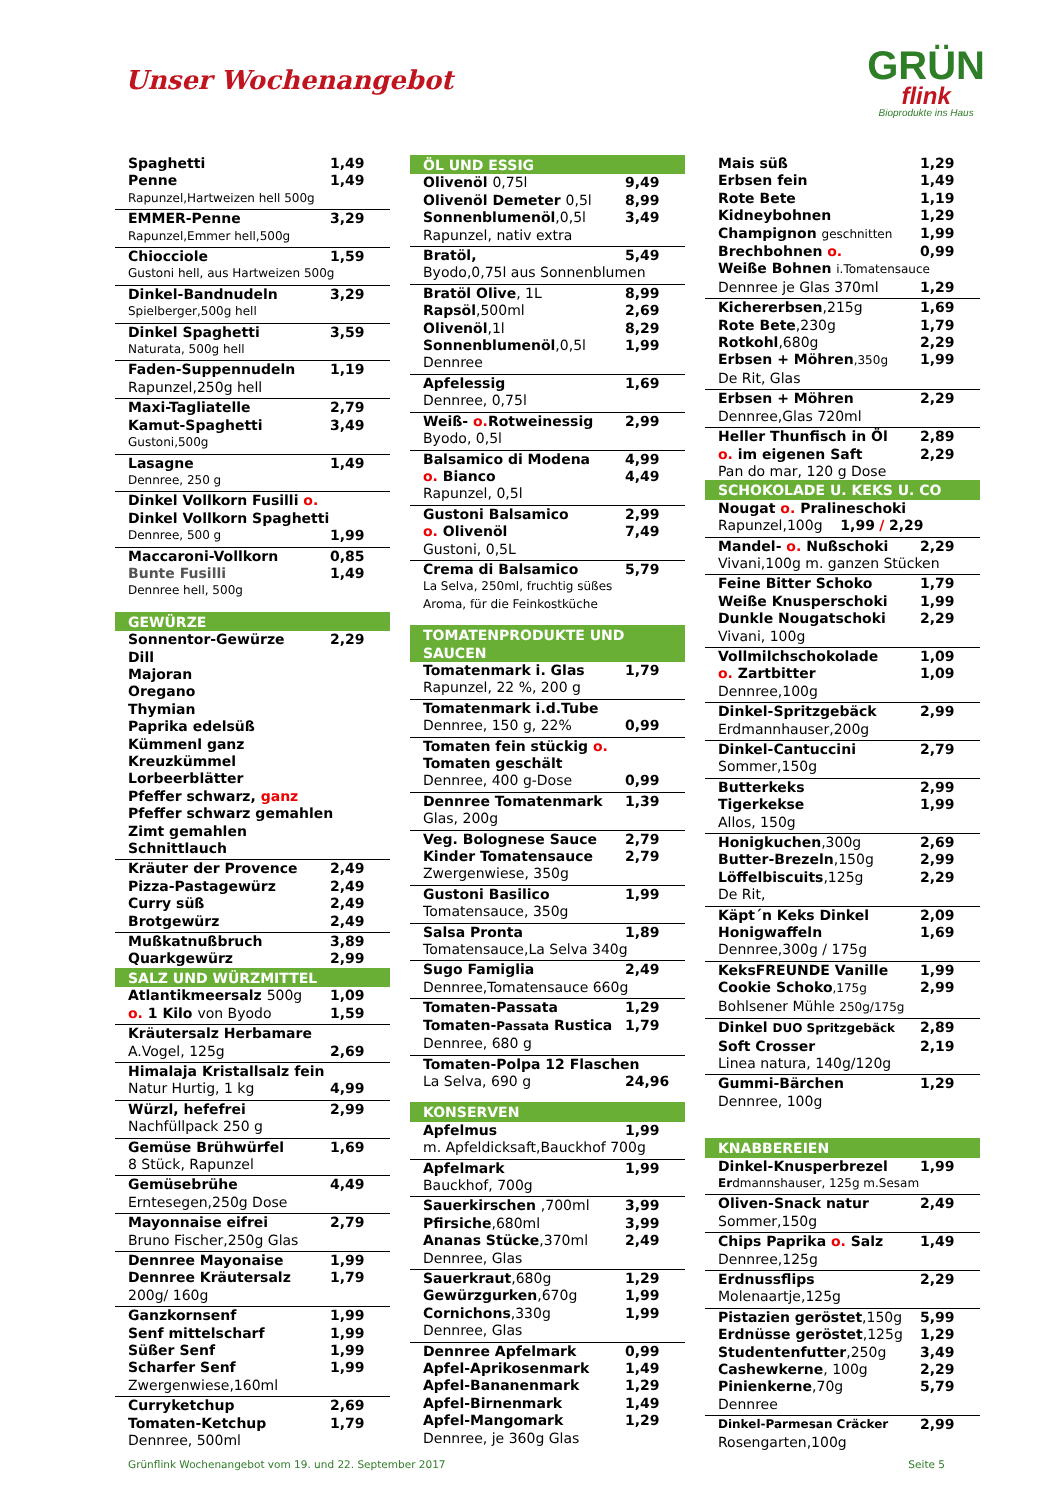Unser Wochenangebot
GRÜN
flink
Bioprodukte ins Haus
| Spaghetti | 1,49 |
| Penne | 1,49 |
| Rapunzel,Hartweizen hell 500g | |
| EMMER-Penne | 3,29 |
| Rapunzel,Emmer hell,500g | |
| Chiocciole | 1,59 |
| Gustoni hell, aus Hartweizen 500g | |
| Dinkel-Bandnudeln | 3,29 |
| Spielberger,500g hell | |
| Dinkel Spaghetti | 3,59 |
| Naturata, 500g hell | |
| Faden-Suppennudeln | 1,19 |
| Rapunzel,250g hell | |
| Maxi-Tagliatelle | 2,79 |
| Kamut-Spaghetti | 3,49 |
| Gustoni,500g | |
| Lasagne | 1,49 |
| Dennree, 250 g | |
| Dinkel Vollkorn Fusilli o. | |
| Dinkel Vollkorn Spaghetti | |
| Dennree, 500 g | 1,99 |
| Maccaroni-Vollkorn | 0,85 |
| Bunte Fusilli | 1,49 |
| Dennree hell, 500g | |
| GEWÜRZE | |
| Sonnentor-Gewürze | 2,29 |
| Dill | |
| Majoran | |
| Oregano | |
| Thymian | |
| Paprika edelsüß | |
| Kümmenl ganz | |
| Kreuzkümmel | |
| Lorbeerblätter | |
| Pfeffer schwarz, ganz | |
| Pfeffer schwarz gemahlen | |
| Zimt gemahlen | |
| Schnittlauch | |
| Kräuter der Provence | 2,49 |
| Pizza-Pastagewürz | 2,49 |
| Curry süß | 2,49 |
| Brotgewürz | 2,49 |
| Mußkatnußbruch | 3,89 |
| Quarkgewürz | 2,99 |
| SALZ UND WÜRZMITTEL | |
| Atlantikmeersalz 500g | 1,09 |
| o. 1 Kilo von Byodo | 1,59 |
| Kräutersalz Herbamare | |
| A.Vogel, 125g | 2,69 |
| Himalaja Kristallsalz fein | |
| Natur Hurtig, 1 kg | 4,99 |
| Würzl, hefefrei | 2,99 |
| Nachfüllpack 250 g | |
| Gemüse Brühwürfel | 1,69 |
| 8 Stück, Rapunzel | |
| Gemüsebrühe | 4,49 |
| Erntesegen,250g Dose | |
| Mayonnaise eifrei | 2,79 |
| Bruno Fischer,250g Glas | |
| Dennree Mayonaise | 1,99 |
| Dennree Kräutersalz | 1,79 |
| 200g/ 160g | |
| Ganzkornsenf | 1,99 |
| Senf mittelscharf | 1,99 |
| Süßer Senf | 1,99 |
| Scharfer Senf | 1,99 |
| Zwergenwiese,160ml | |
| Curryketchup | 2,69 |
| Tomaten-Ketchup | 1,79 |
| Dennree, 500ml | |
| ÖL UND ESSIG | |
| Olivenöl 0,75l | 9,49 |
| Olivenöl Demeter 0,5l | 8,99 |
| Sonnenblumenöl ,0,5l | 3,49 |
| Rapunzel, nativ extra | |
| Bratöl, | 5,49 |
| Byodo,0,75l aus Sonnenblumen | |
| Bratöl Olive , 1L | 8,99 |
| Rapsöl ,500ml | 2,69 |
| Olivenöl ,1l | 8,29 |
| Sonnenblumenöl ,0,5l | 1,99 |
| Dennree | |
| Apfelessig | 1,69 |
| Dennree, 0,75l | |
| Weiß- o. Rotweinessig | 2,99 |
| Byodo, 0,5l | |
| Balsamico di Modena | 4,99 |
| o. Bianco | 4,49 |
| Rapunzel, 0,5l | |
| Gustoni Balsamico | 2,99 |
| o. Olivenöl | 7,49 |
| Gustoni, 0,5L | |
| Crema di Balsamico | 5,79 |
| La Selva, 250ml, fruchtig süßes | |
| Aroma, für die Feinkostküche | |
| TOMATENPRODUKTE UND SAUCEN | |
| Tomatenmark i. Glas | 1,79 |
| Rapunzel, 22 %, 200 g | |
| Tomatenmark i.d.Tube | |
| Dennree, 150 g, 22% | 0,99 |
| Tomaten fein stückig o. | |
| Tomaten geschält | |
| Dennree, 400 g-Dose | 0,99 |
| Dennree Tomatenmark | 1,39 |
| Glas, 200g | |
| Veg. Bolognese Sauce | 2,79 |
| Kinder Tomatensauce | 2,79 |
| Zwergenwiese, 350g | |
| Gustoni Basilico | 1,99 |
| Tomatensauce, 350g | |
| Salsa Pronta | 1,89 |
| Tomatensauce,La Selva 340g | |
| Sugo Famiglia | 2,49 |
| Dennree,Tomatensauce 660g | |
| Tomaten-Passata | 1,29 |
| Tomaten- Passata Rustica | 1,79 |
| Dennree, 680 g | |
| Tomaten-Polpa 12 Flaschen | |
| La Selva, 690 g | 24,96 |
| KONSERVEN | |
| Apfelmus | 1,99 |
| m. Apfeldicksaft,Bauckhof 700g | |
| Apfelmark | 1,99 |
| Bauckhof, 700g | |
| Sauerkirschen ,700ml | 3,99 |
| Pfirsiche ,680ml | 3,99 |
| Ananas Stücke ,370ml | 2,49 |
| Dennree, Glas | |
| Sauerkraut ,680g | 1,29 |
| Gewürzgurken ,670g | 1,99 |
| Cornichons ,330g | 1,99 |
| Dennree, Glas | |
| Dennree Apfelmark | 0,99 |
| Apfel-Aprikosenmark | 1,49 |
| Apfel-Bananenmark | 1,29 |
| Apfel-Birnenmark | 1,49 |
| Apfel-Mangomark | 1,29 |
| Dennree, je 360g Glas | |
| Mais süß | 1,29 |
| Erbsen fein | 1,49 |
| Rote Bete | 1,19 |
| Kidneybohnen | 1,29 |
| Champignon geschnitten | 1,99 |
| Brechbohnen o. | 0,99 |
| Weiße Bohnen i.Tomatensauce | |
| Dennree je Glas 370ml | 1,29 |
| Kichererbsen ,215g | 1,69 |
| Rote Bete ,230g | 1,79 |
| Rotkohl ,680g | 2,29 |
| Erbsen + Möhren ,350g | 1,99 |
| De Rit, Glas | |
| Erbsen + Möhren | 2,29 |
| Dennree,Glas 720ml | |
| Heller Thunfisch in Öl | 2,89 |
| o. im eigenen Saft | 2,29 |
| Pan do mar, 120 g Dose | |
| SCHOKOLADE U. KEKS U. CO | |
| Nougat o. Pralineschoki | |
| Rapunzel,100g 1,99 / 2,29 | |
| Mandel- o. Nußschoki | 2,29 |
| Vivani,100g m. ganzen Stücken | |
| Feine Bitter Schoko | 1,79 |
| Weiße Knusperschoki | 1,99 |
| Dunkle Nougatschoki | 2,29 |
| Vivani, 100g | |
| Vollmilchschokolade | 1,09 |
| o. Zartbitter | 1,09 |
| Dennree,100g | |
| Dinkel-Spritzgebäck | 2,99 |
| Erdmannhauser,200g | |
| Dinkel-Cantuccini | 2,79 |
| Sommer,150g | |
| Butterkeks | 2,99 |
| Tigerkekse | 1,99 |
| Allos, 150g | |
| Honigkuchen ,300g | 2,69 |
| Butter-Brezeln ,150g | 2,99 |
| Löffelbiscuits ,125g | 2,29 |
| De Rit, | |
| Käpt´n Keks Dinkel | 2,09 |
| Honigwaffeln | 1,69 |
| Dennree,300g / 175g | |
| KeksFREUNDE Vanille | 1,99 |
| Cookie Schoko ,175g | 2,99 |
| Bohlsener Mühle 250g/175g | |
| Dinkel DUO Spritzgebäck | 2,89 |
| Soft Crosser | 2,19 |
| Linea natura, 140g/120g | |
| Gummi-Bärchen | 1,29 |
| Dennree, 100g | |
| KNABBEREIEN | |
| Dinkel-Knusperbrezel | 1,99 |
| Er dmannshauser, 125g m.Sesam | |
| Oliven-Snack natur | 2,49 |
| Sommer,150g | |
| Chips Paprika o. Salz | 1,49 |
| Dennree,125g | |
| Erdnussflips | 2,29 |
| Molenaartje,125g | |
| Pistazien geröstet ,150g | 5,99 |
| Erdnüsse geröstet ,125g | 1,29 |
| Studentenfutter ,250g | 3,49 |
| Cashewkerne , 100g | 2,29 |
| Pinienkerne ,70g | 5,79 |
| Dennree | |
| Dinkel-Parmesan Cräcker | 2,99 |
| Rosengarten,100g | |
Grünflink Wochenangebot vom 19. und 22. September 2017 Seite 5